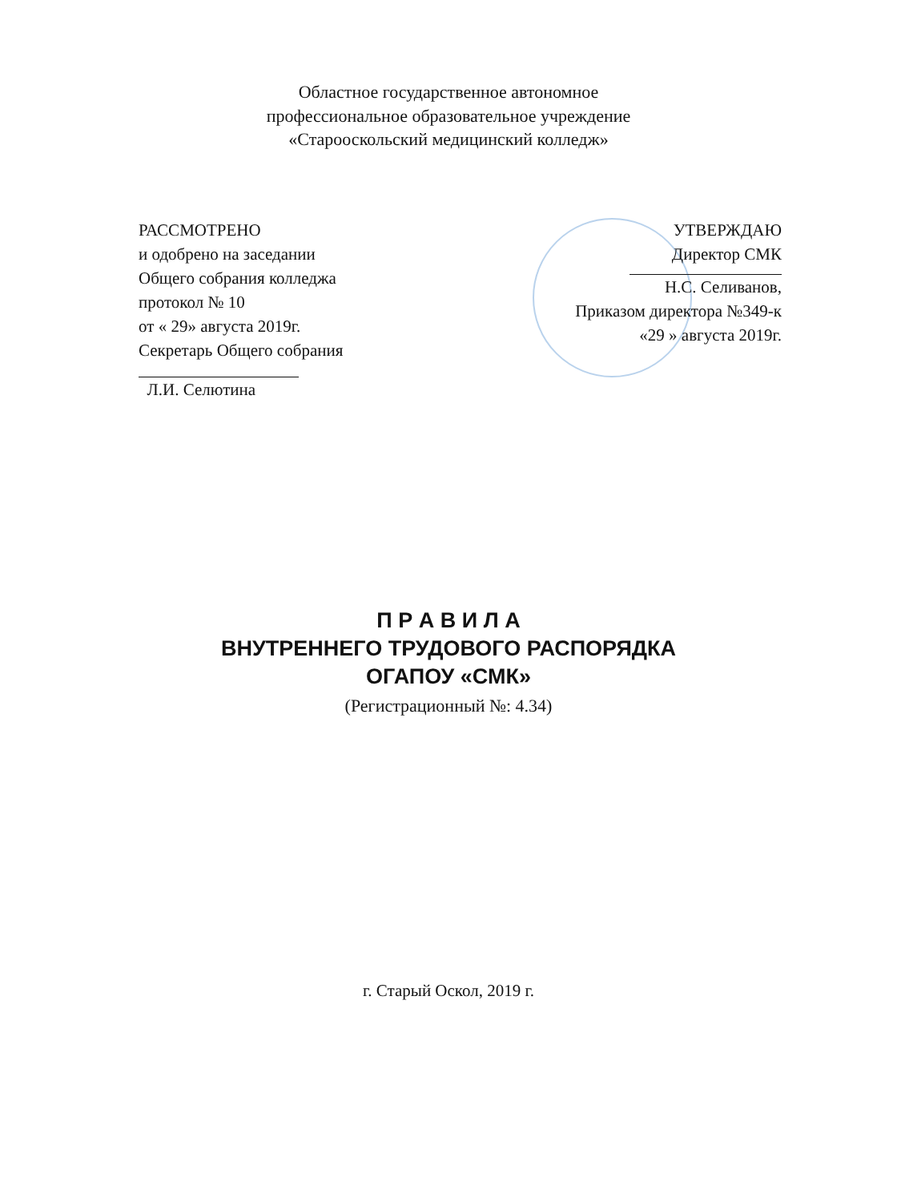Областное государственное автономное
профессиональное образовательное учреждение
«Старооскольский медицинский колледж»
РАССМОТРЕНО
и одобрено на заседании
Общего собрания колледжа
протокол № 10
от « 29» августа 2019г.
Секретарь Общего собрания
Л.И. Селютина
УТВЕРЖДАЮ
Директор СМК
Н.С. Селиванов,
Приказом директора №349-к
«29 » августа 2019г.
П Р А В И Л А
ВНУТРЕННЕГО ТРУДОВОГО РАСПОРЯДКА
ОГАПОУ «СМК»
(Регистрационный №: 4.34)
г. Старый Оскол, 2019 г.